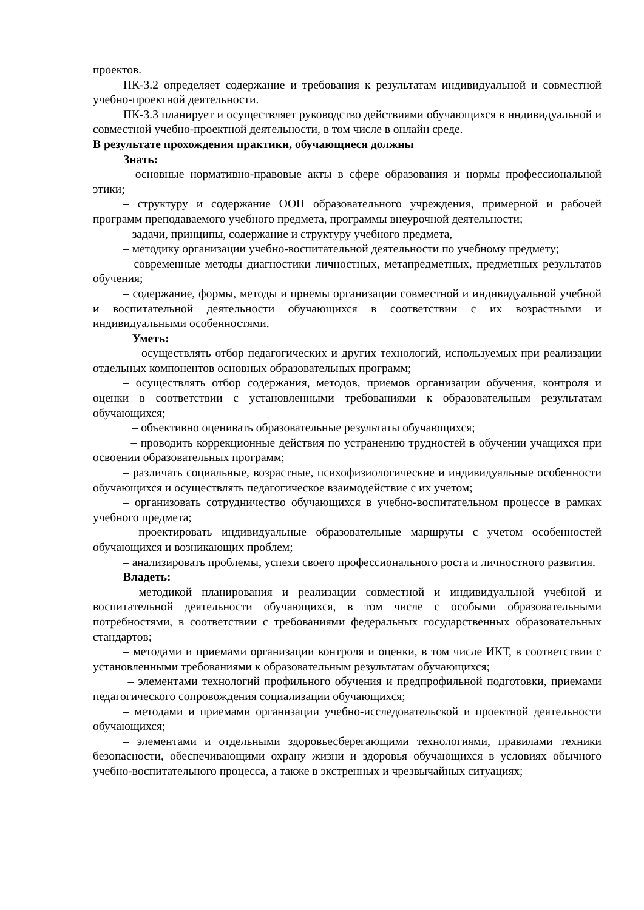проектов.
ПК-3.2 определяет содержание и требования к результатам индивидуальной и совместной учебно-проектной деятельности.
ПК-3.3 планирует и осуществляет руководство действиями обучающихся в индивидуальной и совместной учебно-проектной деятельности, в том числе в онлайн среде.
В результате прохождения практики, обучающиеся должны
Знать:
– основные нормативно-правовые акты в сфере образования и нормы профессиональной этики;
– структуру и содержание ООП образовательного учреждения, примерной и рабочей программ преподаваемого учебного предмета, программы внеурочной деятельности;
– задачи, принципы, содержание и структуру учебного предмета,
– методику организации учебно-воспитательной деятельности по учебному предмету;
– современные методы диагностики личностных, метапредметных, предметных результатов обучения;
– содержание, формы, методы и приемы организации совместной и индивидуальной учебной и воспитательной деятельности обучающихся в соответствии с их возрастными и индивидуальными особенностями.
Уметь:
– осуществлять отбор педагогических и других технологий, используемых при реализации отдельных компонентов основных образовательных программ;
– осуществлять отбор содержания, методов, приемов организации обучения, контроля и оценки в соответствии с установленными требованиями к образовательным результатам обучающихся;
– объективно оценивать образовательные результаты обучающихся;
– проводить коррекционные действия по устранению трудностей в обучении учащихся при освоении образовательных программ;
– различать социальные, возрастные, психофизиологические и индивидуальные особенности обучающихся и осуществлять педагогическое взаимодействие с их учетом;
– организовать сотрудничество обучающихся в учебно-воспитательном процессе в рамках учебного предмета;
– проектировать индивидуальные образовательные маршруты с учетом особенностей обучающихся и возникающих проблем;
– анализировать проблемы, успехи своего профессионального роста и личностного развития.
Владеть:
– методикой планирования и реализации совместной и индивидуальной учебной и воспитательной деятельности обучающихся, в том числе с особыми образовательными потребностями, в соответствии с требованиями федеральных государственных образовательных стандартов;
– методами и приемами организации контроля и оценки, в том числе ИКТ, в соответствии с установленными требованиями к образовательным результатам обучающихся;
– элементами технологий профильного обучения и предпрофильной подготовки, приемами педагогического сопровождения социализации обучающихся;
– методами и приемами организации учебно-исследовательской и проектной деятельности обучающихся;
– элементами и отдельными здоровьесберегающими технологиями, правилами техники безопасности, обеспечивающими охрану жизни и здоровья обучающихся в условиях обычного учебно-воспитательного процесса, а также в экстренных и чрезвычайных ситуациях;